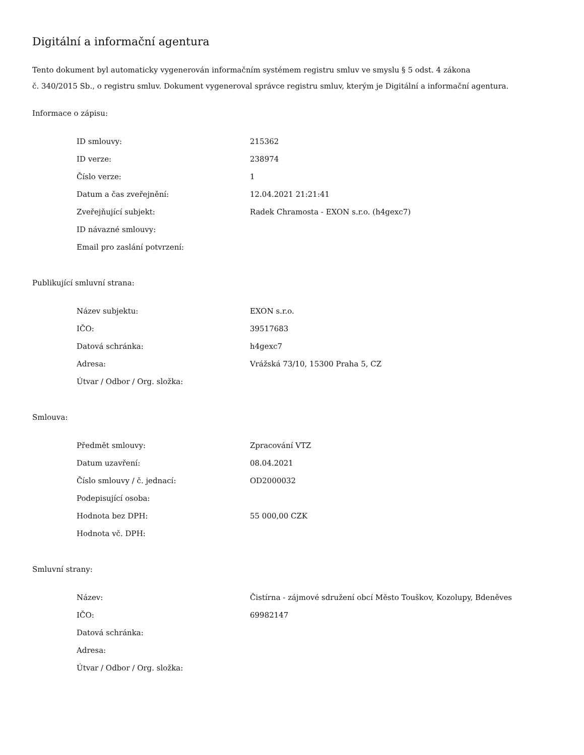Digitální a informační agentura
Tento dokument byl automaticky vygenerován informačním systémem registru smluv ve smyslu § 5 odst. 4 zákona
č. 340/2015 Sb., o registru smluv. Dokument vygeneroval správce registru smluv, kterým je Digitální a informační agentura.
Informace o zápisu:
| ID smlouvy: | 215362 |
| ID verze: | 238974 |
| Číslo verze: | 1 |
| Datum a čas zveřejnění: | 12.04.2021 21:21:41 |
| Zveřejňující subjekt: | Radek Chramosta - EXON s.r.o. (h4gexc7) |
| ID návazné smlouvy: | |
| Email pro zaslání potvrzení: | |
Publikující smluvní strana:
| Název subjektu: | EXON s.r.o. |
| IČO: | 39517683 |
| Datová schránka: | h4gexc7 |
| Adresa: | Vrážská 73/10, 15300 Praha 5, CZ |
| Útvar / Odbor / Org. složka: | |
Smlouva:
| Předmět smlouvy: | Zpracování VTZ |
| Datum uzavření: | 08.04.2021 |
| Číslo smlouvy / č. jednací: | OD2000032 |
| Podepisující osoba: | |
| Hodnota bez DPH: | 55 000,00 CZK |
| Hodnota vč. DPH: | |
Smluvní strany:
| Název: | Čistírna - zájmové sdružení obcí Město Touškov, Kozolupy, Bdeněves |
| IČO: | 69982147 |
| Datová schránka: | |
| Adresa: | |
| Útvar / Odbor / Org. složka: | |